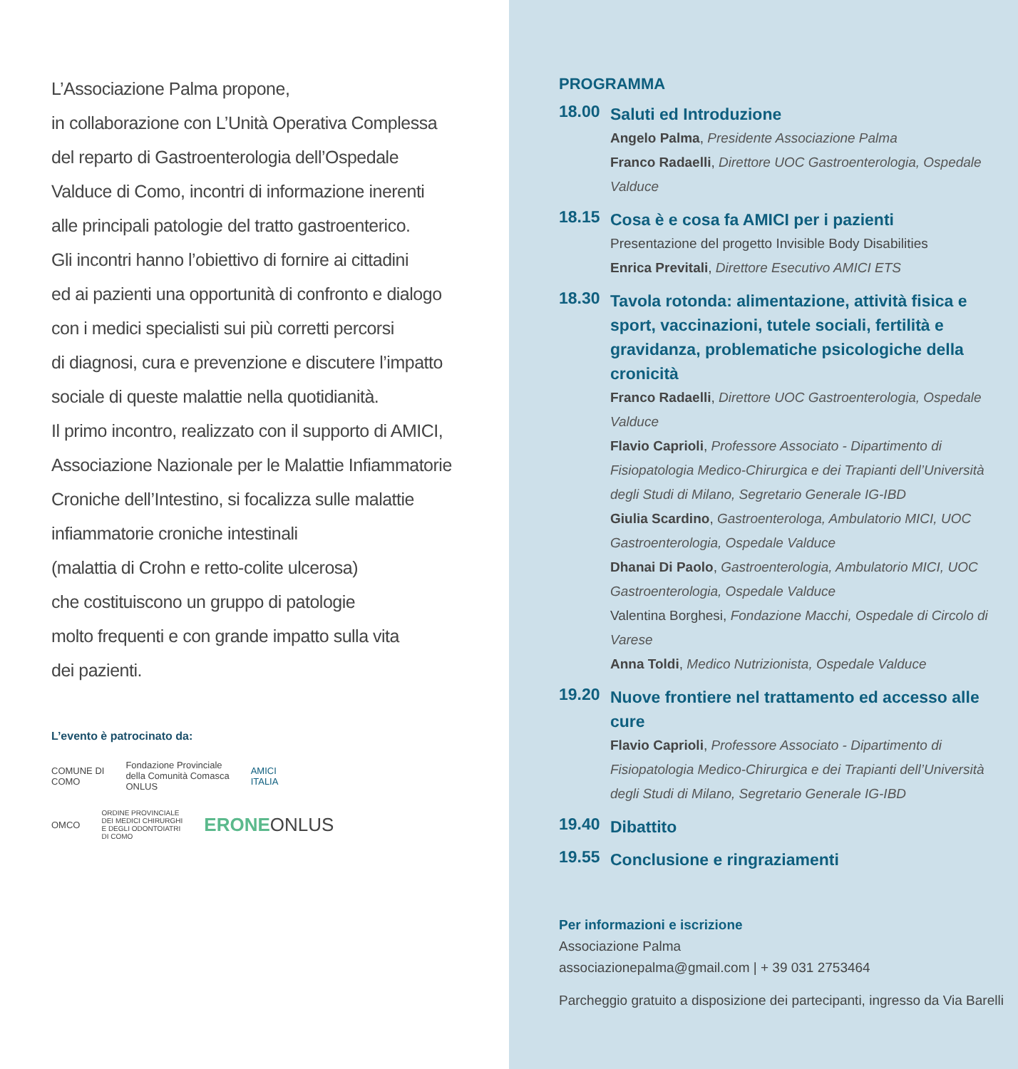L’Associazione Palma propone,
in collaborazione con L’Unità Operativa Complessa
del reparto di Gastroenterologia dell’Ospedale
Valduce di Como, incontri di informazione inerenti
alle principali patologie del tratto gastroenterico.
Gli incontri hanno l’obiettivo di fornire ai cittadini
ed ai pazienti una opportunità di confronto e dialogo
con i medici specialisti sui più corretti percorsi
di diagnosi, cura e prevenzione e discutere l’impatto
sociale di queste malattie nella quotidianità.
Il primo incontro, realizzato con il supporto di AMICI,
Associazione Nazionale per le Malattie Infiammatorie
Croniche dell’Intestino, si focalizza sulle malattie
infiammatorie croniche intestinali
(malattia di Crohn e retto-colite ulcerosa)
che costituiscono un gruppo di patologie
molto frequenti e con grande impatto sulla vita
dei pazienti.
L’evento è patrocinato da:
COMUNE DI
COMO
Fondazione Provinciale
della Comunità Comasca
ONLUS
AMICI
ITALIA
OMCO
ORDINE PROVINCIALE
DEI MEDICI CHIRURGHI
E DEGLI ODONTOIATRI
DI COMO
ERONEONLUS
PROGRAMMA
18.00
Saluti ed Introduzione
Angelo Palma, Presidente Associazione Palma
Franco Radaelli, Direttore UOC Gastroenterologia, Ospedale Valduce
18.15
Cosa è e cosa fa AMICI per i pazienti
Presentazione del progetto Invisible Body Disabilities
Enrica Previtali, Direttore Esecutivo AMICI ETS
18.30
Tavola rotonda: alimentazione, attività fisica e sport, vaccinazioni, tutele sociali, fertilità e gravidanza, problematiche psicologiche della cronicità
Franco Radaelli, Direttore UOC Gastroenterologia, Ospedale Valduce
Flavio Caprioli, Professore Associato - Dipartimento di Fisiopatologia Medico-Chirurgica e dei Trapianti dell’Università degli Studi di Milano, Segretario Generale IG-IBD
Giulia Scardino, Gastroenterologa, Ambulatorio MICI, UOC Gastroenterologia, Ospedale Valduce
Dhanai Di Paolo, Gastroenterologia, Ambulatorio MICI, UOC Gastroenterologia, Ospedale Valduce
Valentina Borghesi, Fondazione Macchi, Ospedale di Circolo di Varese
Anna Toldi, Medico Nutrizionista, Ospedale Valduce
19.20
Nuove frontiere nel trattamento ed accesso alle cure
Flavio Caprioli, Professore Associato - Dipartimento di Fisiopatologia Medico-Chirurgica e dei Trapianti dell’Università degli Studi di Milano, Segretario Generale IG-IBD
19.40
Dibattito
19.55
Conclusione e ringraziamenti
Per informazioni e iscrizione
Associazione Palma
associazionepalma@gmail.com | + 39 031 2753464
Parcheggio gratuito a disposizione dei partecipanti, ingresso da Via Barelli